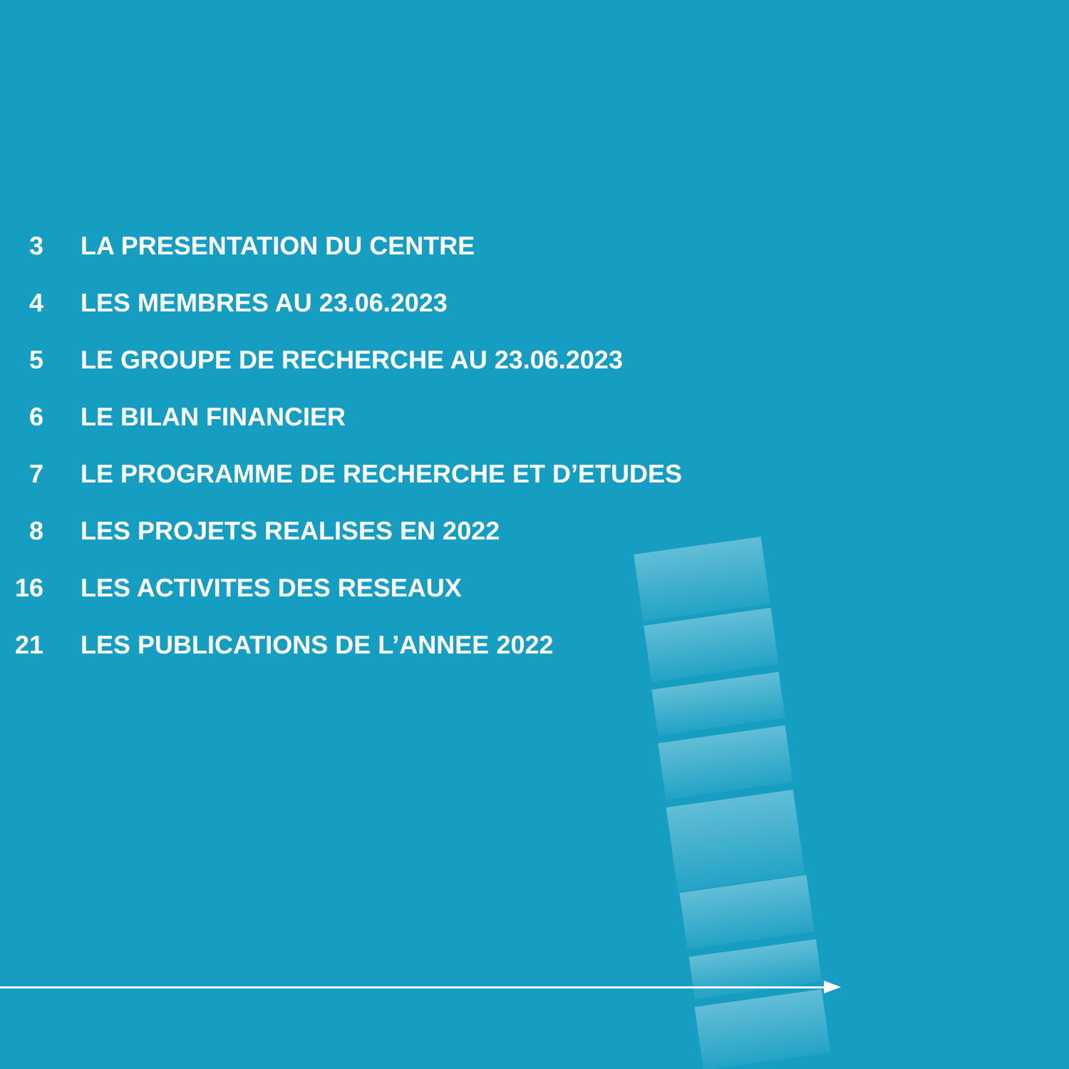3 LA PRESENTATION DU CENTRE
4 LES MEMBRES AU 23.06.2023
5 LE GROUPE DE RECHERCHE AU 23.06.2023
6 LE BILAN FINANCIER
7 LE PROGRAMME DE RECHERCHE ET D’ETUDES
8 LES PROJETS REALISES EN 2022
16 LES ACTIVITES DES RESEAUX
21 LES PUBLICATIONS DE L’ANNEE 2022